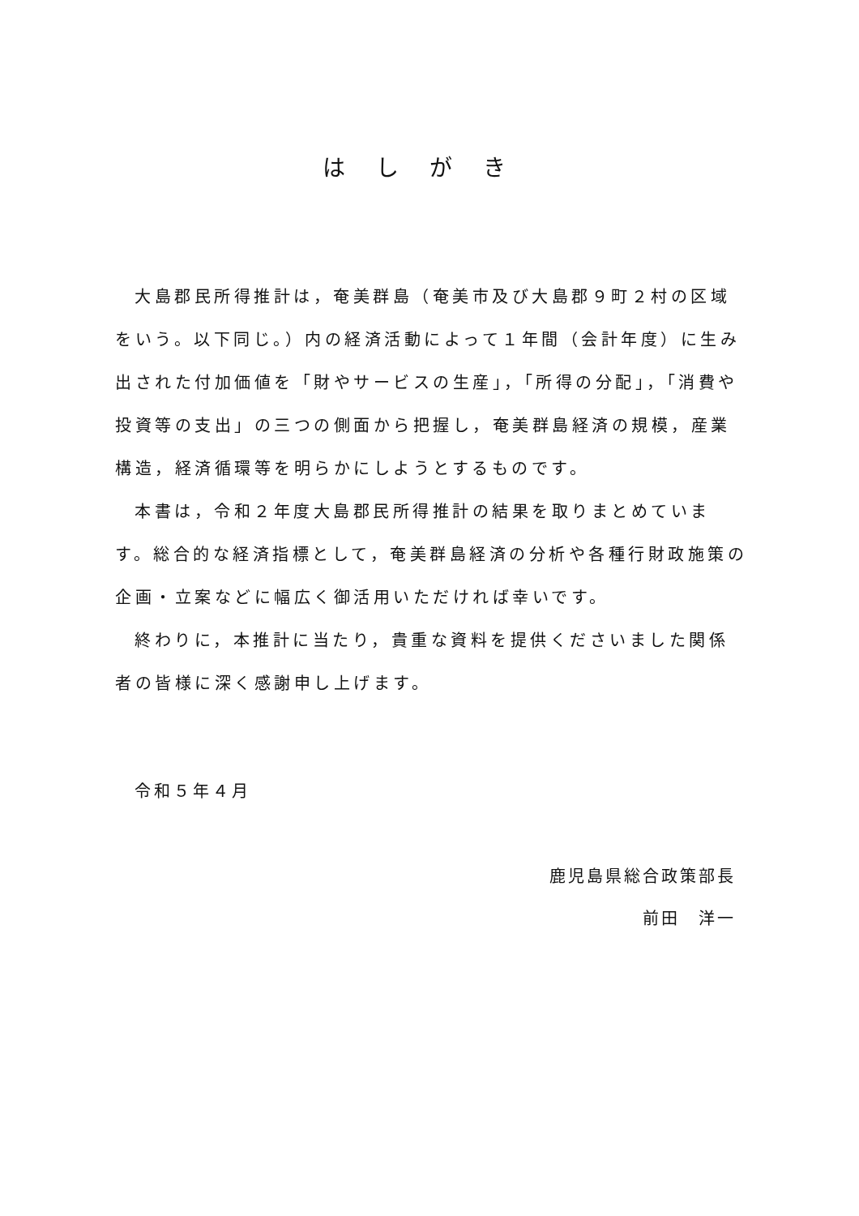はしがき
大島郡民所得推計は，奄美群島（奄美市及び大島郡９町２村の区域をいう。以下同じ。）内の経済活動によって１年間（会計年度）に生み出された付加価値を「財やサービスの生産」，「所得の分配」，「消費や投資等の支出」の三つの側面から把握し，奄美群島経済の規模，産業構造，経済循環等を明らかにしようとするものです。
本書は，令和２年度大島郡民所得推計の結果を取りまとめています。総合的な経済指標として，奄美群島経済の分析や各種行財政施策の企画・立案などに幅広く御活用いただければ幸いです。
終わりに，本推計に当たり，貴重な資料を提供くださいました関係者の皆様に深く感謝申し上げます。
令和５年４月
鹿児島県総合政策部長
前田　洋一